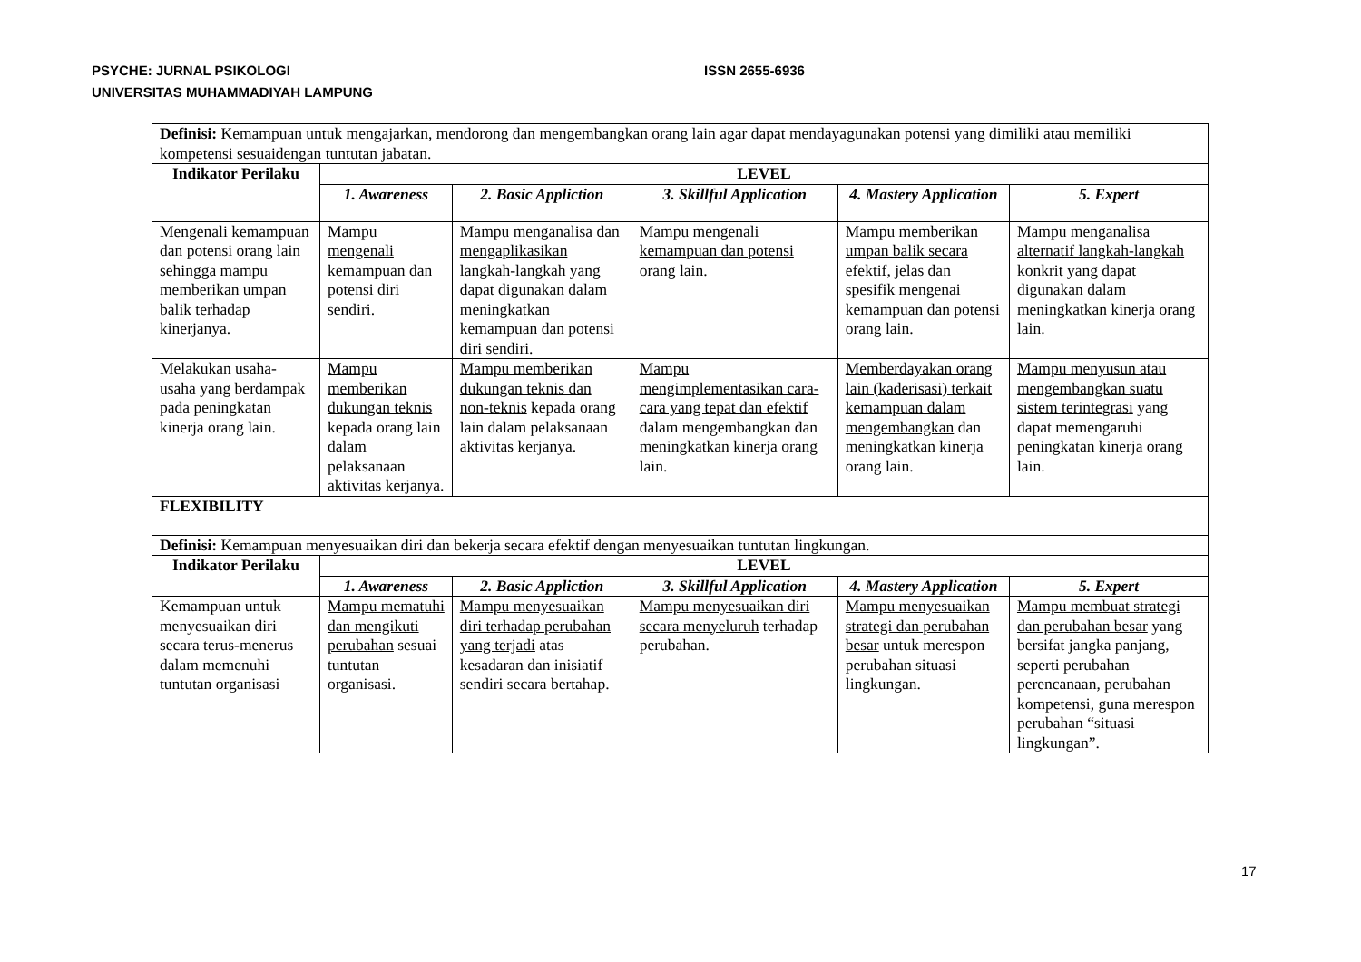PSYCHE: JURNAL PSIKOLOGI ISSN 2655-6936
UNIVERSITAS MUHAMMADIYAH LAMPUNG
| Definisi: Kemampuan untuk mengajarkan, mendorong dan mengembangkan orang lain agar dapat mendayagunakan potensi yang dimiliki atau memiliki kompetensi sesuaidengan tuntutan jabatan. | | | | | |
| Indikator Perilaku | LEVEL | | | | |
| | 1. Awareness | 2. Basic Appliction | 3. Skillful Application | 4. Mastery Application | 5. Expert |
| Mengenali kemampuan dan potensi orang lain sehingga mampu memberikan umpan balik terhadap kinerjanya. | Mampu mengenali kemampuan dan potensi diri sendiri. | Mampu menganalisa dan mengaplikasikan langkah-langkah yang dapat digunakan dalam meningkatkan kemampuan dan potensi diri sendiri. | Mampu mengenali kemampuan dan potensi orang lain. | Mampu memberikan umpan balik secara efektif, jelas dan spesifik mengenai kemampuan dan potensi orang lain. | Mampu menganalisa alternatif langkah-langkah konkrit yang dapat digunakan dalam meningkatkan kinerja orang lain. |
| Melakukan usaha-usaha yang berdampak pada peningkatan kinerja orang lain. | Mampu memberikan dukungan teknis kepada orang lain dalam pelaksanaan aktivitas kerjanya. | Mampu memberikan dukungan teknis dan non-teknis kepada orang lain dalam pelaksanaan aktivitas kerjanya. | Mampu mengimplementasikan cara-cara yang tepat dan efektif dalam mengembangkan dan meningkatkan kinerja orang lain. | Memberdayakan orang lain (kaderisasi) terkait kemampuan dalam mengembangkan dan meningkatkan kinerja orang lain. | Mampu menyusun atau mengembangkan suatu sistem terintegrasi yang dapat memengaruhi peningkatan kinerja orang lain. |
| FLEXIBILITY | | | | | |
| Definisi: Kemampuan menyesuaikan diri dan bekerja secara efektif dengan menyesuaikan tuntutan lingkungan. | | | | | |
| Indikator Perilaku | LEVEL | | | | |
| | 1. Awareness | 2. Basic Appliction | 3. Skillful Application | 4. Mastery Application | 5. Expert |
| Kemampuan untuk menyesuaikan diri secara terus-menerus dalam memenuhi tuntutan organisasi | Mampu mematuhi dan mengikuti perubahan sesuai tuntutan organisasi. | Mampu menyesuaikan diri terhadap perubahan yang terjadi atas kesadaran dan inisiatif sendiri secara bertahap. | Mampu menyesuaikan diri secara menyeluruh terhadap perubahan. | Mampu menyesuaikan strategi dan perubahan besar untuk merespon perubahan situasi lingkungan. | Mampu membuat strategi dan perubahan besar yang bersifat jangka panjang, seperti perubahan perencanaan, perubahan kompetensi, guna merespon perubahan “situasi lingkungan”. |
17